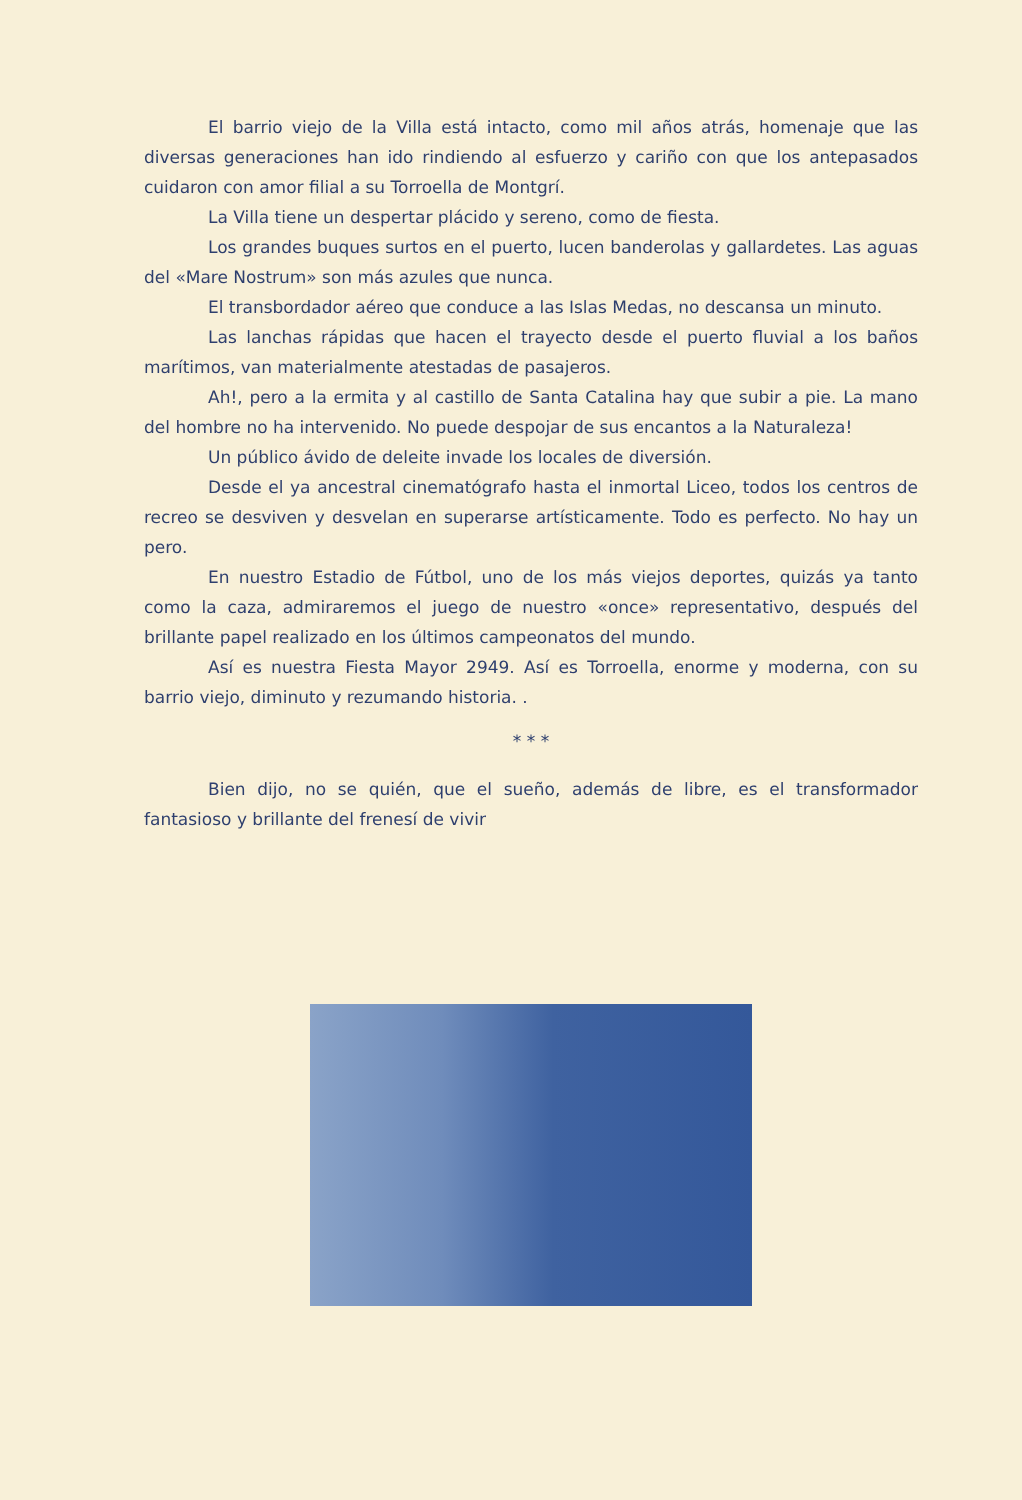El barrio viejo de la Villa está intacto, como mil años atrás, homenaje que las diversas generaciones han ido rindiendo al esfuerzo y cariño con que los antepasados cuidaron con amor filial a su Torroella de Montgrí.
La Villa tiene un despertar plácido y sereno, como de fiesta.
Los grandes buques surtos en el puerto, lucen banderolas y gallardetes. Las aguas del «Mare Nostrum» son más azules que nunca.
El transbordador aéreo que conduce a las Islas Medas, no descansa un minuto.
Las lanchas rápidas que hacen el trayecto desde el puerto fluvial a los baños marítimos, van materialmente atestadas de pasajeros.
Ah!, pero a la ermita y al castillo de Santa Catalina hay que subir a pie. La mano del hombre no ha intervenido. No puede despojar de sus encantos a la Naturaleza!
Un público ávido de deleite invade los locales de diversión.
Desde el ya ancestral cinematógrafo hasta el inmortal Liceo, todos los centros de recreo se desviven y desvelan en superarse artísticamente. Todo es perfecto. No hay un pero.
En nuestro Estadio de Fútbol, uno de los más viejos deportes, quizás ya tanto como la caza, admiraremos el juego de nuestro «once» representativo, después del brillante papel realizado en los últimos campeonatos del mundo.
Así es nuestra Fiesta Mayor 2949. Así es Torroella, enorme y moderna, con su barrio viejo, diminuto y rezumando historia. .
* * *
Bien dijo, no se quién, que el sueño, además de libre, es el transformador fantasioso y brillante del frenesí de vivir